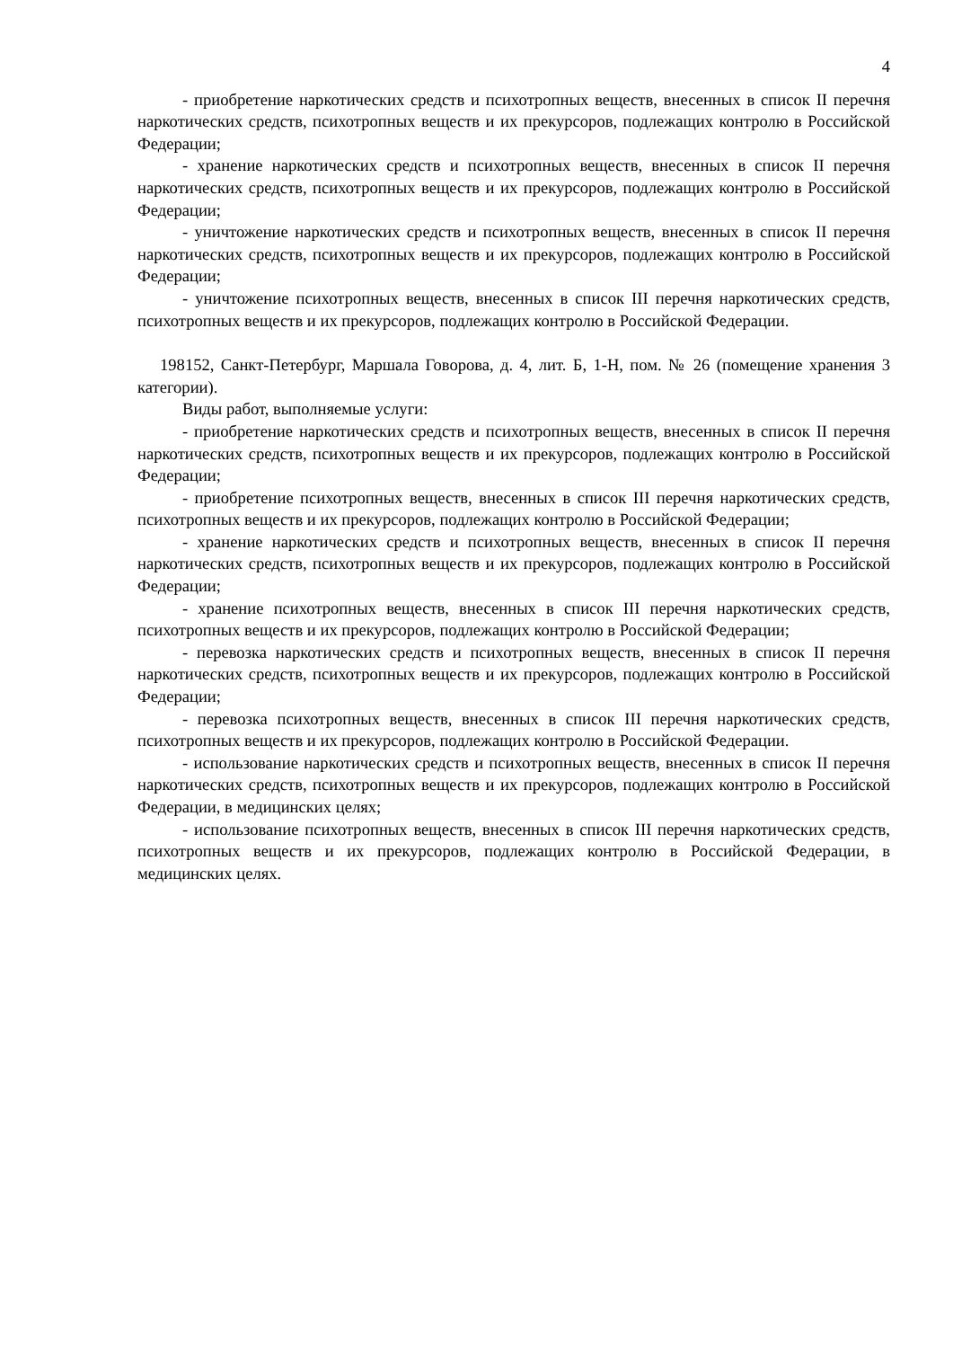4
- приобретение наркотических средств и психотропных веществ, внесенных в список II перечня наркотических средств, психотропных веществ и их прекурсоров, подлежащих контролю в Российской Федерации;
- хранение наркотических средств и психотропных веществ, внесенных в список II перечня наркотических средств, психотропных веществ и их прекурсоров, подлежащих контролю в Российской Федерации;
- уничтожение наркотических средств и психотропных веществ, внесенных в список II перечня наркотических средств, психотропных веществ и их прекурсоров, подлежащих контролю в Российской Федерации;
- уничтожение психотропных веществ, внесенных в список III перечня наркотических средств, психотропных веществ и их прекурсоров, подлежащих контролю в Российской Федерации.
198152, Санкт-Петербург, Маршала Говорова, д. 4, лит. Б, 1-Н, пом. № 26 (помещение хранения 3 категории).
Виды работ, выполняемые услуги:
- приобретение наркотических средств и психотропных веществ, внесенных в список II перечня наркотических средств, психотропных веществ и их прекурсоров, подлежащих контролю в Российской Федерации;
- приобретение психотропных веществ, внесенных в список III перечня наркотических средств, психотропных веществ и их прекурсоров, подлежащих контролю в Российской Федерации;
- хранение наркотических средств и психотропных веществ, внесенных в список II перечня наркотических средств, психотропных веществ и их прекурсоров, подлежащих контролю в Российской Федерации;
- хранение психотропных веществ, внесенных в список III перечня наркотических средств, психотропных веществ и их прекурсоров, подлежащих контролю в Российской Федерации;
- перевозка наркотических средств и психотропных веществ, внесенных в список II перечня наркотических средств, психотропных веществ и их прекурсоров, подлежащих контролю в Российской Федерации;
- перевозка психотропных веществ, внесенных в список III перечня наркотических средств, психотропных веществ и их прекурсоров, подлежащих контролю в Российской Федерации.
- использование наркотических средств и психотропных веществ, внесенных в список II перечня наркотических средств, психотропных веществ и их прекурсоров, подлежащих контролю в Российской Федерации, в медицинских целях;
- использование психотропных веществ, внесенных в список III перечня наркотических средств, психотропных веществ и их прекурсоров, подлежащих контролю в Российской Федерации, в медицинских целях.